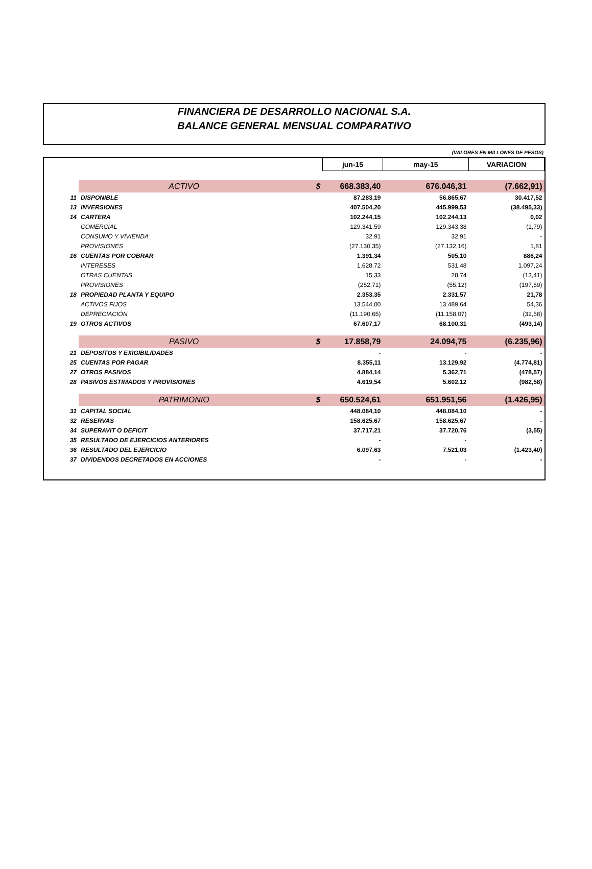FINANCIERA DE DESARROLLO NACIONAL S.A.
BALANCE GENERAL MENSUAL COMPARATIVO
(VALORES EN MILLONES DE PESOS)
| | | | jun-15 | may-15 | VARIACION |
| | ACTIVO | $ | 668.383,40 | 676.046,31 | (7.662,91) |
| 11 | DISPONIBLE | | 87.283,19 | 56.865,67 | 30.417,52 |
| 13 | INVERSIONES | | 407.504,20 | 445.999,53 | (38.495,33) |
| 14 | CARTERA | | 102.244,15 | 102.244,13 | 0,02 |
| | COMERCIAL | | 129.341,59 | 129.343,38 | (1,79) |
| | CONSUMO Y VIVIENDA | | 32,91 | 32,91 | - |
| | PROVISIONES | | (27.130,35) | (27.132,16) | 1,81 |
| 16 | CUENTAS POR COBRAR | | 1.391,34 | 505,10 | 886,24 |
| | INTERESES | | 1.628,72 | 531,48 | 1.097,24 |
| | OTRAS CUENTAS | | 15,33 | 28,74 | (13,41) |
| | PROVISIONES | | (252,71) | (55,12) | (197,59) |
| 18 | PROPIEDAD PLANTA Y EQUIPO | | 2.353,35 | 2.331,57 | 21,78 |
| | ACTIVOS FIJOS | | 13.544,00 | 13.489,64 | 54,36 |
| | DEPRECIACIÓN | | (11.190,65) | (11.158,07) | (32,58) |
| 19 | OTROS ACTIVOS | | 67.607,17 | 68.100,31 | (493,14) |
| | PASIVO | $ | 17.858,79 | 24.094,75 | (6.235,96) |
| 21 | DEPOSITOS Y EXIGIBILIDADES | | - | - | - |
| 25 | CUENTAS POR PAGAR | | 8.355,11 | 13.129,92 | (4.774,81) |
| 27 | OTROS PASIVOS | | 4.884,14 | 5.362,71 | (478,57) |
| 28 | PASIVOS ESTIMADOS Y PROVISIONES | | 4.619,54 | 5.602,12 | (982,58) |
| | PATRIMONIO | $ | 650.524,61 | 651.951,56 | (1.426,95) |
| 31 | CAPITAL SOCIAL | | 448.084,10 | 448.084,10 | - |
| 32 | RESERVAS | | 158.625,67 | 158.625,67 | - |
| 34 | SUPERAVIT O DEFICIT | | 37.717,21 | 37.720,76 | (3,55) |
| 35 | RESULTADO DE EJERCICIOS ANTERIORES | | - | - | - |
| 36 | RESULTADO DEL EJERCICIO | | 6.097,63 | 7.521,03 | (1.423,40) |
| 37 | DIVIDENDOS DECRETADOS EN ACCIONES | | - | - | - |